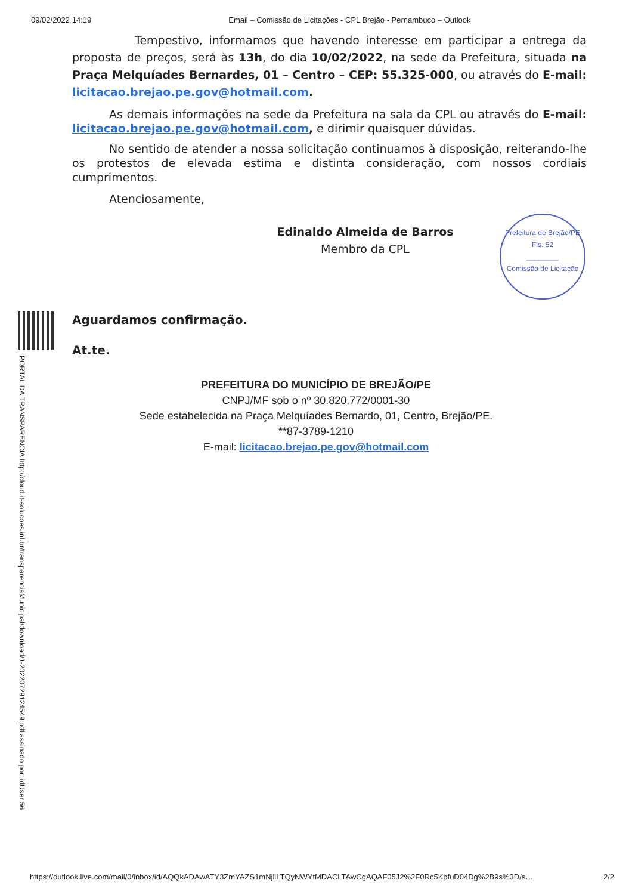09/02/2022 14:19 Email – Comissão de Licitações - CPL Brejão - Pernambuco – Outlook
PORTAL DA TRANSPARENCIA http://cloud.it-solucoes.inf.br/transparenciaMunicipal/download/1-20220729124549.pdf assinado por: idUser 56
Tempestivo, informamos que havendo interesse em participar a entrega da proposta de preços, será às 13h, do dia 10/02/2022, na sede da Prefeitura, situada na Praça Melquíades Bernardes, 01 – Centro – CEP: 55.325-000, ou através do E-mail: licitacao.brejao.pe.gov@hotmail.com.
As demais informações na sede da Prefeitura na sala da CPL ou através do E-mail: licitacao.brejao.pe.gov@hotmail.com, e dirimir quaisquer dúvidas.
No sentido de atender a nossa solicitação continuamos à disposição, reiterando-lhe os protestos de elevada estima e distinta consideração, com nossos cordiais cumprimentos.
Atenciosamente,
Edinaldo Almeida de Barros
Membro da CPL
Aguardamos confirmação.
At.te.
Prefeitura de Brejão/PE
Fls. 52
________
Comissão de Licitação
PREFEITURA DO MUNICÍPIO DE BREJÃO/PE
CNPJ/MF sob o nº 30.820.772/0001-30
Sede estabelecida na Praça Melquíades Bernardo, 01, Centro, Brejão/PE.
**87-3789-1210
E-mail: licitacao.brejao.pe.gov@hotmail.com
https://outlook.live.com/mail/0/inbox/id/AQQkADAwATY3ZmYAZS1mNjliLTQyNWYtMDACLTAwCgAQAF05J2%2F0Rc5KpfuD04Dg%2B9s%3D/s… 2/2